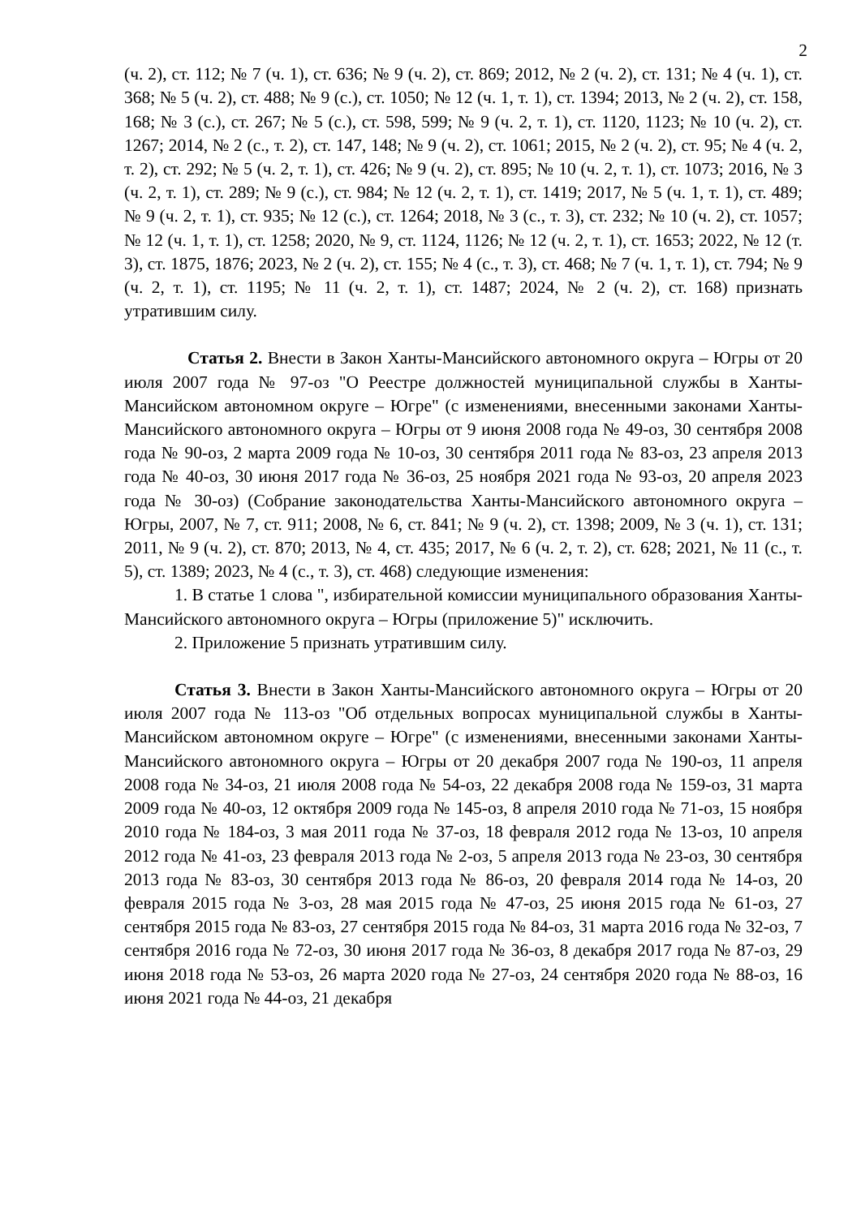2
(ч. 2), ст. 112; № 7 (ч. 1), ст. 636; № 9 (ч. 2), ст. 869; 2012, № 2 (ч. 2), ст. 131; № 4 (ч. 1), ст. 368; № 5 (ч. 2), ст. 488; № 9 (с.), ст. 1050; № 12 (ч. 1, т. 1), ст. 1394; 2013, № 2 (ч. 2), ст. 158, 168; № 3 (с.), ст. 267; № 5 (с.), ст. 598, 599; № 9 (ч. 2, т. 1), ст. 1120, 1123; № 10 (ч. 2), ст. 1267; 2014, № 2 (с., т. 2), ст. 147, 148; № 9 (ч. 2), ст. 1061; 2015, № 2 (ч. 2), ст. 95; № 4 (ч. 2, т. 2), ст. 292; № 5 (ч. 2, т. 1), ст. 426; № 9 (ч. 2), ст. 895; № 10 (ч. 2, т. 1), ст. 1073; 2016, № 3 (ч. 2, т. 1), ст. 289; № 9 (с.), ст. 984; № 12 (ч. 2, т. 1), ст. 1419; 2017, № 5 (ч. 1, т. 1), ст. 489; № 9 (ч. 2, т. 1), ст. 935; № 12 (с.), ст. 1264; 2018, № 3 (с., т. 3), ст. 232; № 10 (ч. 2), ст. 1057; № 12 (ч. 1, т. 1), ст. 1258; 2020, № 9, ст. 1124, 1126; № 12 (ч. 2, т. 1), ст. 1653; 2022, № 12 (т. 3), ст. 1875, 1876; 2023, № 2 (ч. 2), ст. 155; № 4 (с., т. 3), ст. 468; № 7 (ч. 1, т. 1), ст. 794; № 9 (ч. 2, т. 1), ст. 1195; № 11 (ч. 2, т. 1), ст. 1487; 2024, № 2 (ч. 2), ст. 168) признать утратившим силу.
Статья 2. Внести в Закон Ханты-Мансийского автономного округа – Югры от 20 июля 2007 года № 97-оз "О Реестре должностей муниципальной службы в Ханты-Мансийском автономном округе – Югре" (с изменениями, внесенными законами Ханты-Мансийского автономного округа – Югры от 9 июня 2008 года № 49-оз, 30 сентября 2008 года № 90-оз, 2 марта 2009 года № 10-оз, 30 сентября 2011 года № 83-оз, 23 апреля 2013 года № 40-оз, 30 июня 2017 года № 36-оз, 25 ноября 2021 года № 93-оз, 20 апреля 2023 года № 30-оз) (Собрание законодательства Ханты-Мансийского автономного округа – Югры, 2007, № 7, ст. 911; 2008, № 6, ст. 841; № 9 (ч. 2), ст. 1398; 2009, № 3 (ч. 1), ст. 131; 2011, № 9 (ч. 2), ст. 870; 2013, № 4, ст. 435; 2017, № 6 (ч. 2, т. 2), ст. 628; 2021, № 11 (с., т. 5), ст. 1389; 2023, № 4 (с., т. 3), ст. 468) следующие изменения:
1. В статье 1 слова ", избирательной комиссии муниципального образования Ханты-Мансийского автономного округа – Югры (приложение 5)" исключить.
2. Приложение 5 признать утратившим силу.
Статья 3. Внести в Закон Ханты-Мансийского автономного округа – Югры от 20 июля 2007 года № 113-оз "Об отдельных вопросах муниципальной службы в Ханты-Мансийском автономном округе – Югре" (с изменениями, внесенными законами Ханты-Мансийского автономного округа – Югры от 20 декабря 2007 года № 190-оз, 11 апреля 2008 года № 34-оз, 21 июля 2008 года № 54-оз, 22 декабря 2008 года № 159-оз, 31 марта 2009 года № 40-оз, 12 октября 2009 года № 145-оз, 8 апреля 2010 года № 71-оз, 15 ноября 2010 года № 184-оз, 3 мая 2011 года № 37-оз, 18 февраля 2012 года № 13-оз, 10 апреля 2012 года № 41-оз, 23 февраля 2013 года № 2-оз, 5 апреля 2013 года № 23-оз, 30 сентября 2013 года № 83-оз, 30 сентября 2013 года № 86-оз, 20 февраля 2014 года № 14-оз, 20 февраля 2015 года № 3-оз, 28 мая 2015 года № 47-оз, 25 июня 2015 года № 61-оз, 27 сентября 2015 года № 83-оз, 27 сентября 2015 года № 84-оз, 31 марта 2016 года № 32-оз, 7 сентября 2016 года № 72-оз, 30 июня 2017 года № 36-оз, 8 декабря 2017 года № 87-оз, 29 июня 2018 года № 53-оз, 26 марта 2020 года № 27-оз, 24 сентября 2020 года № 88-оз, 16 июня 2021 года № 44-оз, 21 декабря